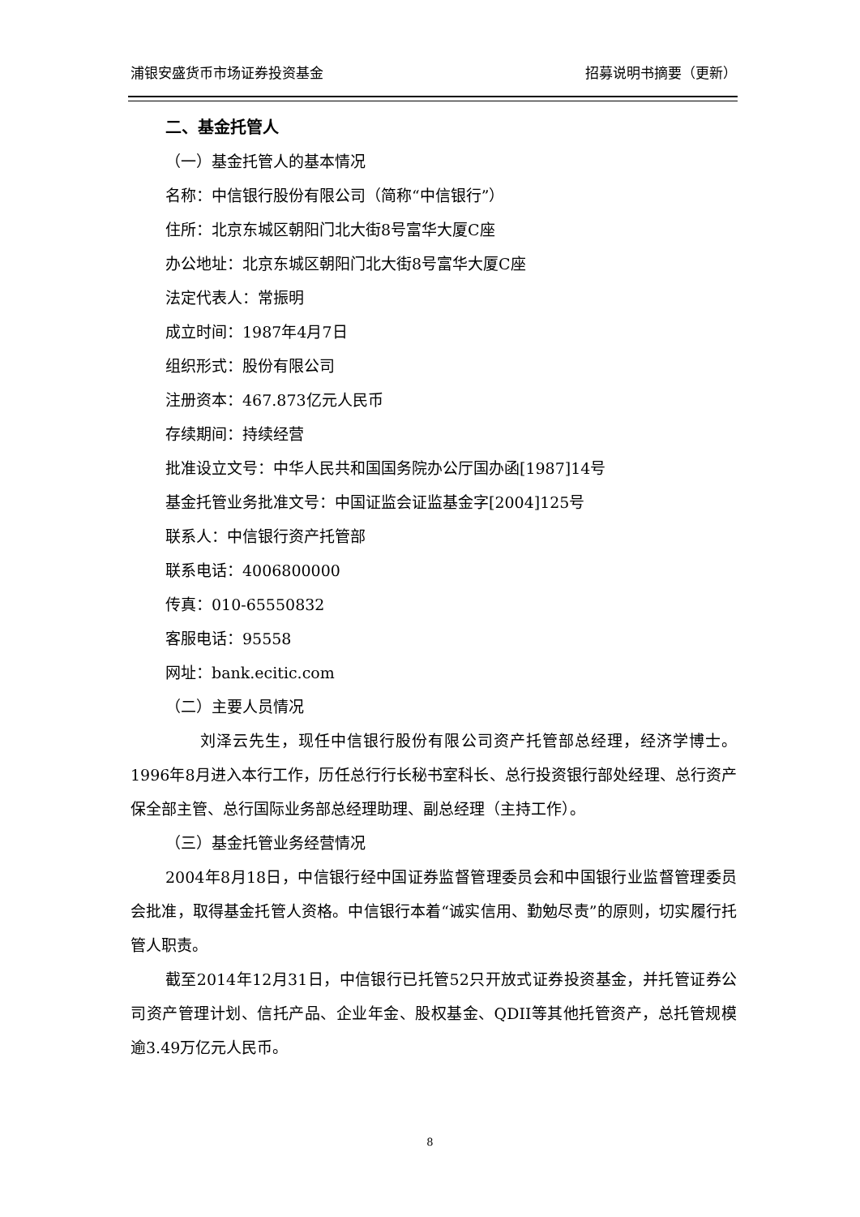浦银安盛货币市场证券投资基金 招募说明书摘要（更新）
二、基金托管人
（一）基金托管人的基本情况
名称：中信银行股份有限公司（简称“中信银行”）
住所：北京东城区朝阳门北大街8号富华大厦C座
办公地址：北京东城区朝阳门北大街8号富华大厦C座
法定代表人：常振明
成立时间：1987年4月7日
组织形式：股份有限公司
注册资本：467.873亿元人民币
存续期间：持续经营
批准设立文号：中华人民共和国国务院办公厅国办函[1987]14号
基金托管业务批准文号：中国证监会证监基金字[2004]125号
联系人：中信银行资产托管部
联系电话：4006800000
传真：010-65550832
客服电话：95558
网址：bank.ecitic.com
（二）主要人员情况
刘泽云先生，现任中信银行股份有限公司资产托管部总经理，经济学博士。1996年8月进入本行工作，历任总行行长秘书室科长、总行投资银行部处经理、总行资产保全部主管、总行国际业务部总经理助理、副总经理（主持工作）。
（三）基金托管业务经营情况
2004年8月18日，中信银行经中国证券监督管理委员会和中国银行业监督管理委员会批准，取得基金托管人资格。中信银行本着“诚实信用、勤勉尽责”的原则，切实履行托管人职责。
截至2014年12月31日，中信银行已托管52只开放式证券投资基金，并托管证券公司资产管理计划、信托产品、企业年金、股权基金、QDII等其他托管资产，总托管规模逾3.49万亿元人民币。
8